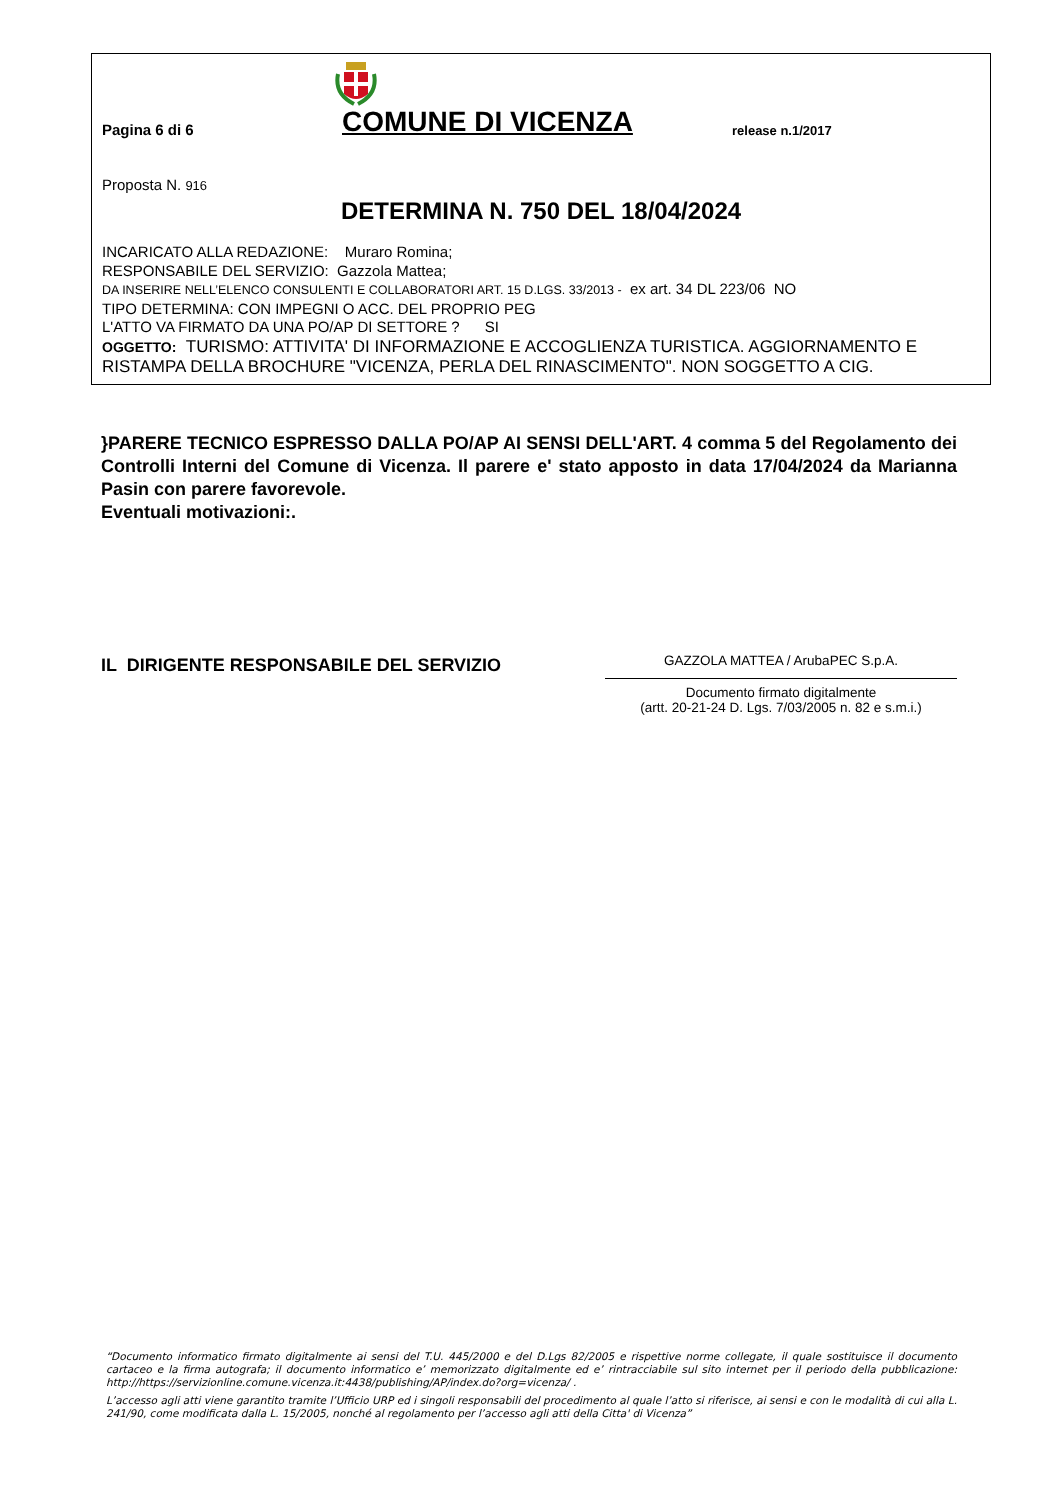Pagina 6 di 6
COMUNE DI VICENZA
release n.1/2017
Proposta N. 916
DETERMINA N. 750 DEL 18/04/2024
INCARICATO ALLA REDAZIONE: Muraro Romina;
RESPONSABILE DEL SERVIZIO: Gazzola Mattea;
DA INSERIRE NELL’ELENCO CONSULENTI E COLLABORATORI ART. 15 D.LGS. 33/2013 - ex art. 34 DL 223/06 NO
TIPO DETERMINA: CON IMPEGNI O ACC. DEL PROPRIO PEG
L'ATTO VA FIRMATO DA UNA PO/AP DI SETTORE ? SI
OGGETTO: TURISMO: ATTIVITA' DI INFORMAZIONE E ACCOGLIENZA TURISTICA. AGGIORNAMENTO E RISTAMPA DELLA BROCHURE "VICENZA, PERLA DEL RINASCIMENTO". NON SOGGETTO A CIG.
}PARERE TECNICO ESPRESSO DALLA PO/AP AI SENSI DELL'ART. 4 comma 5 del Regolamento dei Controlli Interni del Comune di Vicenza. Il parere e' stato apposto in data 17/04/2024 da Marianna Pasin con parere favorevole.
Eventuali motivazioni:.
IL DIRIGENTE RESPONSABILE DEL SERVIZIO
GAZZOLA MATTEA / ArubaPEC S.p.A.
Documento firmato digitalmente
(artt. 20-21-24 D. Lgs. 7/03/2005 n. 82 e s.m.i.)
“Documento informatico firmato digitalmente ai sensi del T.U. 445/2000 e del D.Lgs 82/2005 e rispettive norme collegate, il quale sostituisce il documento cartaceo e la firma autografa; il documento informatico e’ memorizzato digitalmente ed e’ rintracciabile sul sito internet per il periodo della pubblicazione: http://https://servizionline.comune.vicenza.it:4438/publishing/AP/index.do?org=vicenza/ .
L’accesso agli atti viene garantito tramite l’Ufficio URP ed i singoli responsabili del procedimento al quale l’atto si riferisce, ai sensi e con le modalità di cui alla L. 241/90, come modificata dalla L. 15/2005, nonché al regolamento per l’accesso agli atti della Citta' di Vicenza”